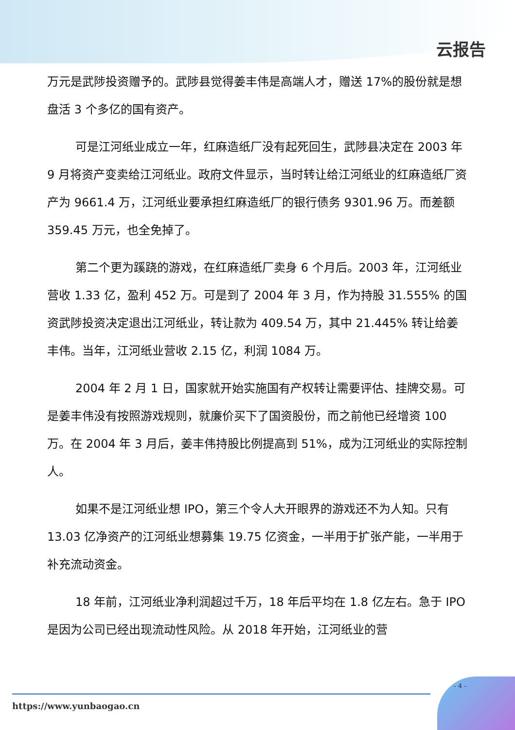云报告
万元是武陟投资赠予的。武陟县觉得姜丰伟是高端人才，赠送 17%的股份就是想盘活 3 个多亿的国有资产。
可是江河纸业成立一年，红麻造纸厂没有起死回生，武陟县决定在 2003 年 9 月将资产变卖给江河纸业。政府文件显示，当时转让给江河纸业的红麻造纸厂资产为 9661.4 万，江河纸业要承担红麻造纸厂的银行债务 9301.96 万。而差额 359.45 万元，也全免掉了。
第二个更为蹊跷的游戏，在红麻造纸厂卖身 6 个月后。2003 年，江河纸业营收 1.33 亿，盈利 452 万。可是到了 2004 年 3 月，作为持股 31.555% 的国资武陟投资决定退出江河纸业，转让款为 409.54 万，其中 21.445% 转让给姜丰伟。当年，江河纸业营收 2.15 亿，利润 1084 万。
2004 年 2 月 1 日，国家就开始实施国有产权转让需要评估、挂牌交易。可是姜丰伟没有按照游戏规则，就廉价买下了国资股份，而之前他已经增资 100 万。在 2004 年 3 月后，姜丰伟持股比例提高到 51%，成为江河纸业的实际控制人。
如果不是江河纸业想 IPO，第三个令人大开眼界的游戏还不为人知。只有 13.03 亿净资产的江河纸业想募集 19.75 亿资金，一半用于扩张产能，一半用于补充流动资金。
18 年前，江河纸业净利润超过千万，18 年后平均在 1.8 亿左右。急于 IPO 是因为公司已经出现流动性风险。从 2018 年开始，江河纸业的营
- 4 -
https://www.yunbaogao.cn